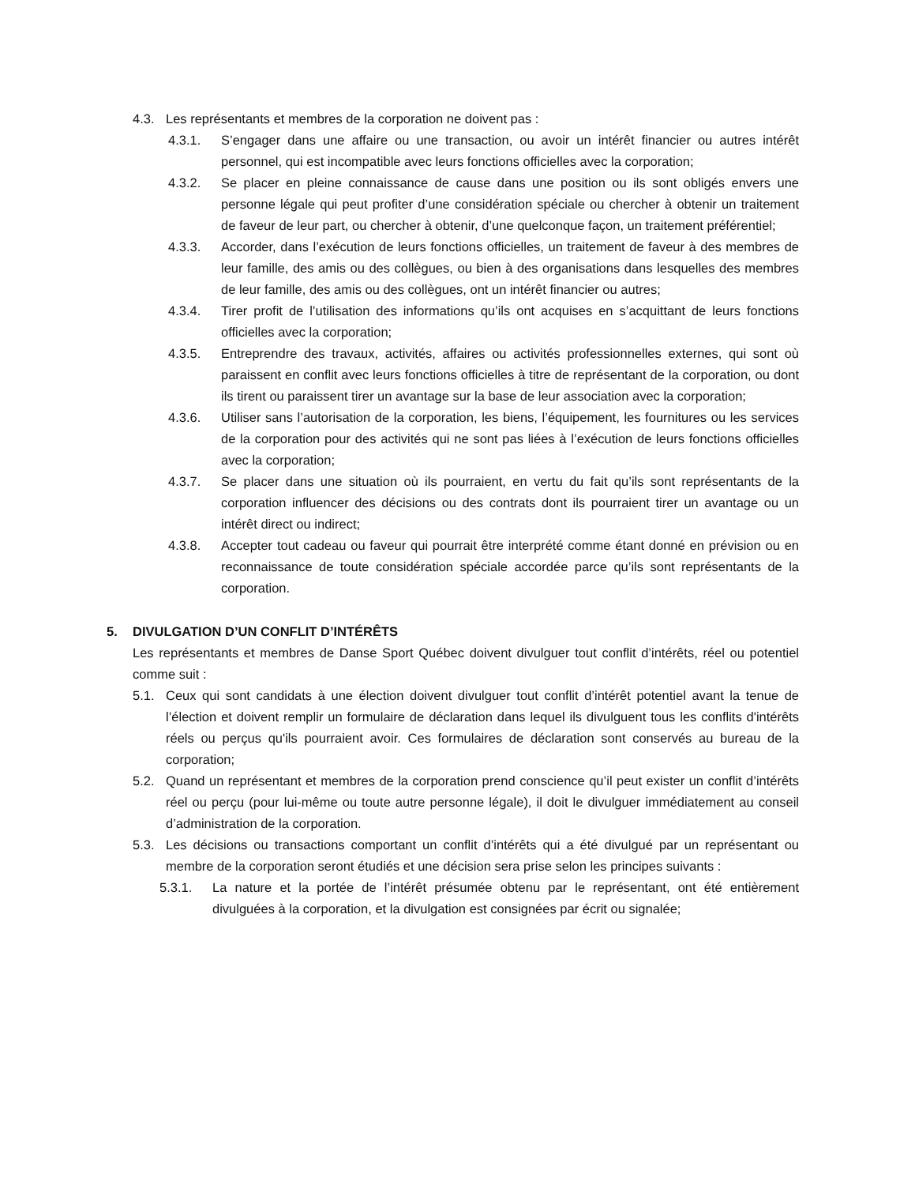4.3. Les représentants et membres de la corporation ne doivent pas :
4.3.1. S’engager dans une affaire ou une transaction, ou avoir un intérêt financier ou autres intérêt personnel, qui est incompatible avec leurs fonctions officielles avec la corporation;
4.3.2. Se placer en pleine connaissance de cause dans une position ou ils sont obligés envers une personne légale qui peut profiter d’une considération spéciale ou chercher à obtenir un traitement de faveur de leur part, ou chercher à obtenir, d’une quelconque façon, un traitement préférentiel;
4.3.3. Accorder, dans l’exécution de leurs fonctions officielles, un traitement de faveur à des membres de leur famille, des amis ou des collègues, ou bien à des organisations dans lesquelles des membres de leur famille, des amis ou des collègues, ont un intérêt financier ou autres;
4.3.4. Tirer profit de l’utilisation des informations qu’ils ont acquises en s’acquittant de leurs fonctions officielles avec la corporation;
4.3.5. Entreprendre des travaux, activités, affaires ou activités professionnelles externes, qui sont où paraissent en conflit avec leurs fonctions officielles à titre de représentant de la corporation, ou dont ils tirent ou paraissent tirer un avantage sur la base de leur association avec la corporation;
4.3.6. Utiliser sans l’autorisation de la corporation, les biens, l’équipement, les fournitures ou les services de la corporation pour des activités qui ne sont pas liées à l’exécution de leurs fonctions officielles avec la corporation;
4.3.7. Se placer dans une situation où ils pourraient, en vertu du fait qu’ils sont représentants de la corporation influencer des décisions ou des contrats dont ils pourraient tirer un avantage ou un intérêt direct ou indirect;
4.3.8. Accepter tout cadeau ou faveur qui pourrait être interprété comme étant donné en prévision ou en reconnaissance de toute considération spéciale accordée parce qu’ils sont représentants de la corporation.
5. DIVULGATION D’UN CONFLIT D’INTÉRÊTS
Les représentants et membres de Danse Sport Québec doivent divulguer tout conflit d’intérêts, réel ou potentiel comme suit :
5.1. Ceux qui sont candidats à une élection doivent divulguer tout conflit d’intérêt potentiel avant la tenue de l’élection et doivent remplir un formulaire de déclaration dans lequel ils divulguent tous les conflits d'intérêts réels ou perçus qu'ils pourraient avoir. Ces formulaires de déclaration sont conservés au bureau de la corporation;
5.2. Quand un représentant et membres de la corporation prend conscience qu’il peut exister un conflit d’intérêts réel ou perçu (pour lui-même ou toute autre personne légale), il doit le divulguer immédiatement au conseil d’administration de la corporation.
5.3. Les décisions ou transactions comportant un conflit d’intérêts qui a été divulgué par un représentant ou membre de la corporation seront étudiés et une décision sera prise selon les principes suivants :
5.3.1. La nature et la portée de l’intérêt présumée obtenu par le représentant, ont été entièrement divulguées à la corporation, et la divulgation est consignées par écrit ou signalée;